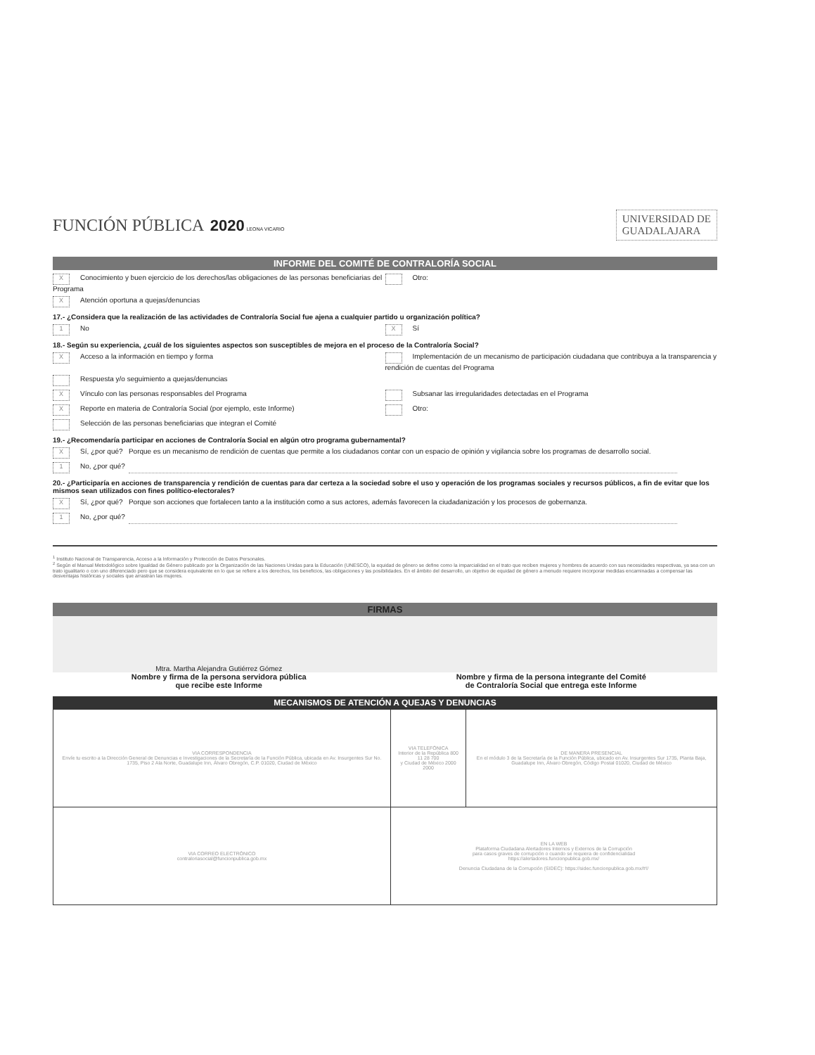FUNCIÓN PÚBLICA 2020 LEONA VICARIO
UNIVERSIDAD DE
GUADALAJARA
INFORME DEL COMITÉ DE CONTRALORÍA SOCIAL
X Conocimiento y buen ejercicio de los derechos/las obligaciones de las personas beneficiarias del Programa
Otro:
X Atención oportuna a quejas/denuncias
17.- ¿Considera que la realización de las actividades de Contraloría Social fue ajena a cualquier partido u organización política?
1 No
X Sí
18.- Según su experiencia, ¿cuál de los siguientes aspectos son susceptibles de mejora en el proceso de la Contraloría Social?
X Acceso a la información en tiempo y forma
Implementación de un mecanismo de participación ciudadana que contribuya a la transparencia y rendición de cuentas del Programa
Respuesta y/o seguimiento a quejas/denuncias
X Vínculo con las personas responsables del Programa
Subsanar las irregularidades detectadas en el Programa
X Reporte en materia de Contraloría Social (por ejemplo, este Informe)
Otro:
Selección de las personas beneficiarias que integran el Comité
19.- ¿Recomendaría participar en acciones de Contraloría Social en algún otro programa gubernamental?
X Sí, ¿por qué? Porque es un mecanismo de rendición de cuentas que permite a los ciudadanos contar con un espacio de opinión y vigilancia sobre los programas de desarrollo social.
1 No, ¿por qué?
20.- ¿Participaría en acciones de transparencia y rendición de cuentas para dar certeza a la sociedad sobre el uso y operación de los programas sociales y recursos públicos, a fin de evitar que los mismos sean utilizados con fines político-electorales?
X Sí, ¿por qué? Porque son acciones que fortalecen tanto a la institución como a sus actores, además favorecen la ciudadanización y los procesos de gobernanza.
1 No, ¿por qué?
<sup>1</sup> Instituto Nacional de Transparencia, Acceso a la Información y Protección de Datos Personales.
<sup>2</sup> Según el Manual Metodológico sobre Igualdad de Género publicado por la Organización de las Naciones Unidas para la Educación (UNESCO), la equidad de género se define como la imparcialidad en el trato que reciben mujeres y hombres de acuerdo con sus necesidades respectivas, ya sea con un trato igualitario o con uno diferenciado pero que se considera equivalente en lo que se refiere a los derechos, los beneficios, las obligaciones y las posibilidades. En el ámbito del desarrollo, un objetivo de equidad de género a menudo requiere incorporar medidas encaminadas a compensar las desventajas históricas y sociales que arrastran las mujeres.
FIRMAS
Mtra. Martha Alejandra Gutiérrez Gómez
Nombre y firma de la persona servidora pública
que recibe este Informe
Nombre y firma de la persona integrante del Comité
de Contraloría Social que entrega este Informe
MECANISMOS DE ATENCIÓN A QUEJAS Y DENUNCIAS
| VIA CORRESPONDENCIA Envíe tu escrito a la Dirección General de Denuncias e Investigaciones de la Secretaría de la Función Pública, ubicada en Av. Insurgentes Sur No. 1735, Piso 2 Ala Norte, Guadalupe Inn, Álvaro Obregón, C.P. 01020, Ciudad de México | VIA TELEFÓNICA Interior de la República 800 11 28 700 y Ciudad de México 2000 2000 | DE MANERA PRESENCIAL En el módulo 3 de la Secretaría de la Función Pública, ubicado en Av. Insurgentes Sur 1735, Planta Baja, Guadalupe Inn, Álvaro Obregón, Código Postal 01020, Ciudad de México |
| VIA CORREO ELECTRÓNICO contraloriasocial@funcionpublica.gob.mx | EN LA WEB Plataforma Ciudadana Alertadores Internos y Externos de la Corrupción para casos graves de corrupción o cuando se requiera de confidencialidad https://alertadores.funcionpublica.gob.mx/ Denuncia Ciudadana de la Corrupción (SIDEC): https://sidec.funcionpublica.gob.mx/#!/ | |